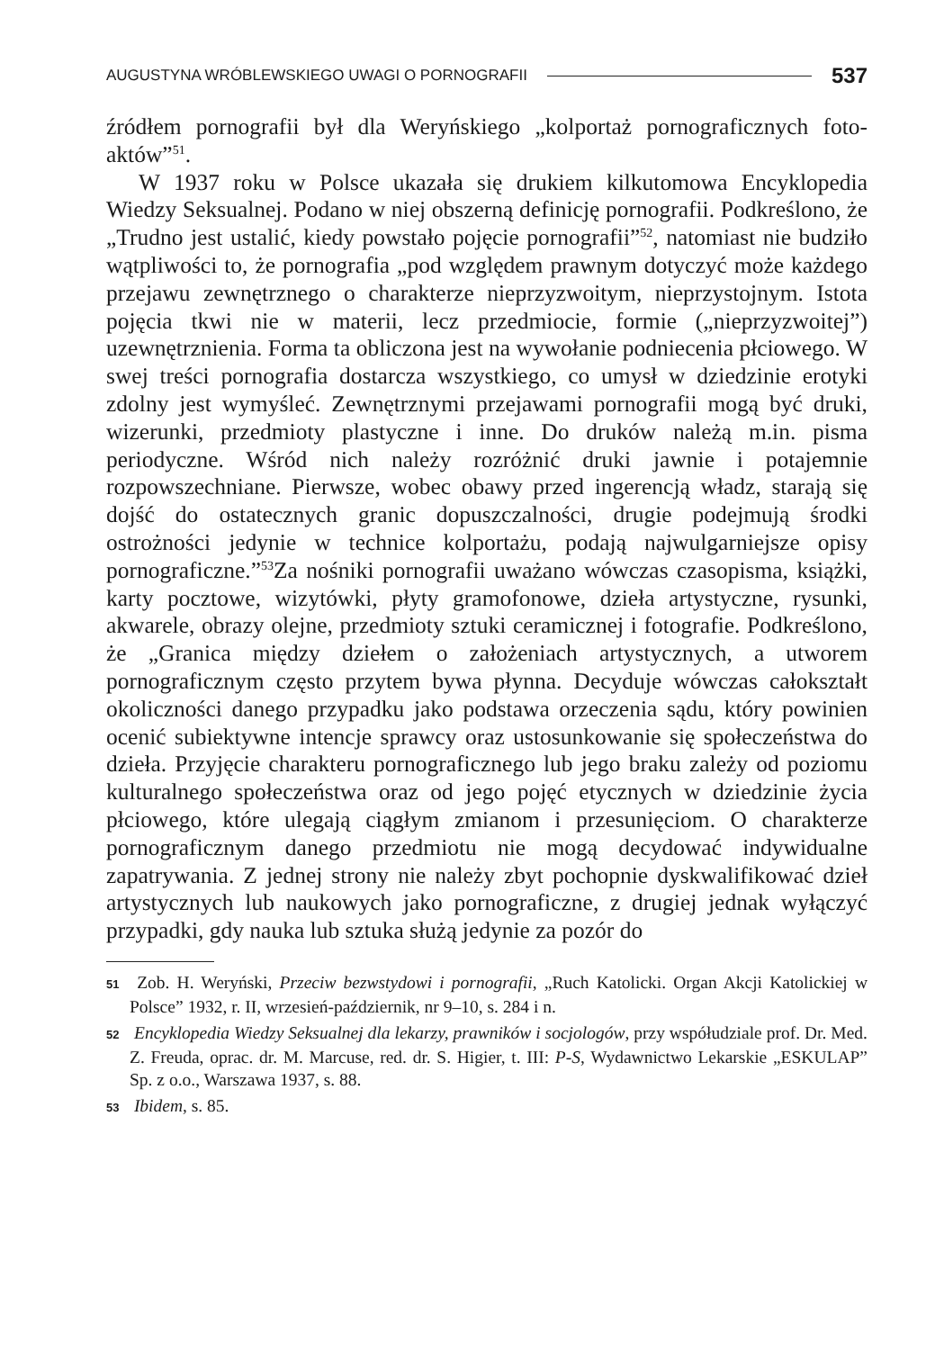AUGUSTYNA WRÓBLEWSKIEGO UWAGI O PORNOGRAFII 537
źródłem pornografii był dla Weryńskiego „kolportaż pornograficznych foto-aktów”<sup>51</sup>.
W 1937 roku w Polsce ukazała się drukiem kilkutomowa Encyklopedia Wiedzy Seksualnej. Podano w niej obszerną definicję pornografii. Podkreślono, że „Trudno jest ustalić, kiedy powstało pojęcie pornografii”<sup>52</sup>, natomiast nie budziło wątpliwości to, że pornografia „pod względem prawnym dotyczyć może każdego przejawu zewnętrznego o charakterze nieprzyzwoitym, nieprzystojnym. Istota pojęcia tkwi nie w materii, lecz przedmiocie, formie („nieprzyzwoitej”) uzewnętrznienia. Forma ta obliczona jest na wywołanie podniecenia płciowego. W swej treści pornografia dostarcza wszystkiego, co umysł w dziedzinie erotyki zdolny jest wymyśleć. Zewnętrznymi przejawami pornografii mogą być druki, wizerunki, przedmioty plastyczne i inne. Do druków należą m.in. pisma periodyczne. Wśród nich należy rozróżnić druki jawnie i potajemnie rozpowszechniane. Pierwsze, wobec obawy przed ingerencją władz, starają się dojść do ostatecznych granic dopuszczalności, drugie podejmują środki ostrożności jedynie w technice kolportażu, podają najwulgarniejsze opisy pornograficzne.”<sup>53</sup>Za nośniki pornografii uważano wówczas czasopisma, książki, karty pocztowe, wizytówki, płyty gramofonowe, dzieła artystyczne, rysunki, akwarele, obrazy olejne, przedmioty sztuki ceramicznej i fotografie. Podkreślono, że „Granica między dziełem o założeniach artystycznych, a utworem pornograficznym często przytem bywa płynna. Decyduje wówczas całokształt okoliczności danego przypadku jako podstawa orzeczenia sądu, który powinien ocenić subiektywne intencje sprawcy oraz ustosunkowanie się społeczeństwa do dzieła. Przyjęcie charakteru pornograficznego lub jego braku zależy od poziomu kulturalnego społeczeństwa oraz od jego pojęć etycznych w dziedzinie życia płciowego, które ulegają ciągłym zmianom i przesunięciom. O charakterze pornograficznym danego przedmiotu nie mogą decydować indywidualne zapatrywania. Z jednej strony nie należy zbyt pochopnie dyskwalifikować dzieł artystycznych lub naukowych jako pornograficzne, z drugiej jednak wyłączyć przypadki, gdy nauka lub sztuka służą jedynie za pozór do
51 Zob. H. Weryński, Przeciw bezwstydowi i pornografii, „Ruch Katolicki. Organ Akcji Katolickiej w Polsce” 1932, r. II, wrzesień-październik, nr 9–10, s. 284 i n.
52 Encyklopedia Wiedzy Seksualnej dla lekarzy, prawników i socjologów, przy współudziale prof. Dr. Med. Z. Freuda, oprac. dr. M. Marcuse, red. dr. S. Higier, t. III: P-S, Wydawnictwo Lekarskie „ESKULAP” Sp. z o.o., Warszawa 1937, s. 88.
53 Ibidem, s. 85.